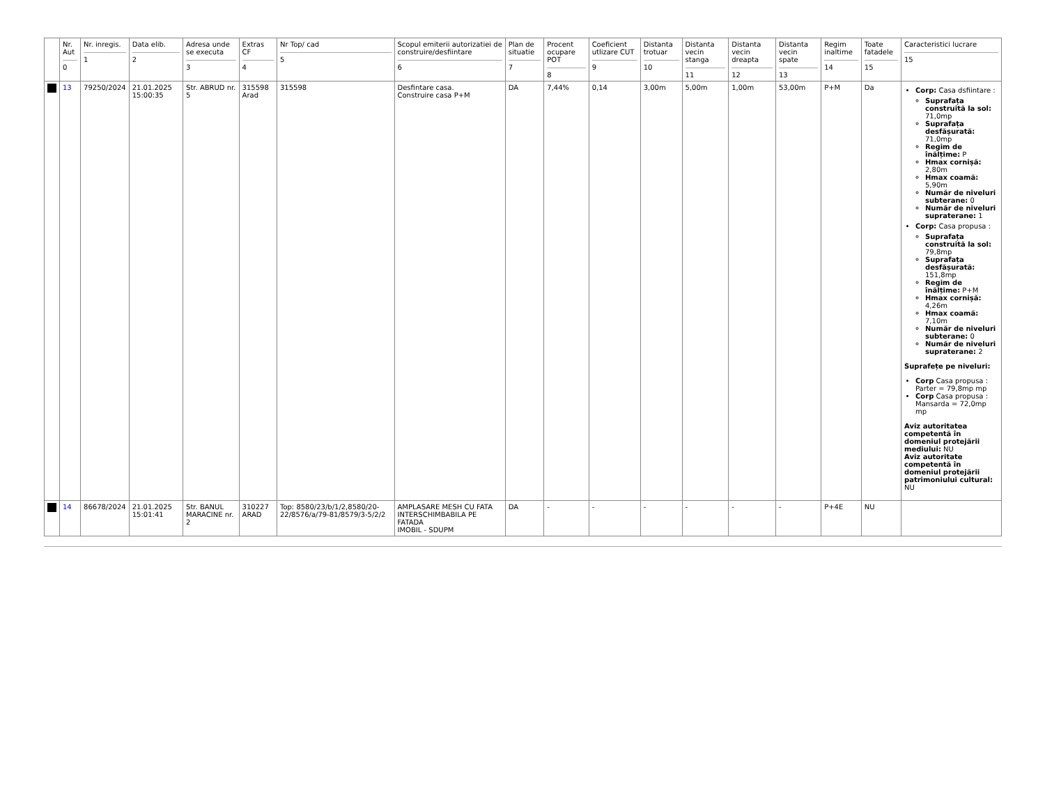| | Nr. Aut 0 | Nr. inregis. 1 | Data elib. 2 | Adresa unde se executa 3 | Extras CF 4 | Nr Top/ cad 5 | Scopul emiterii autorizatiei de construire/desfiintare 6 | Plan de situatie 7 | Procent ocupare POT 8 | Coeficient utlizare CUT 9 | Distanta trotuar 10 | Distanta vecin stanga 11 | Distanta vecin dreapta 12 | Distanta vecin spate 13 | Regim inaltime 14 | Toate fatadele 15 | Caracteristici lucrare 15 |
| --- | --- | --- | --- | --- | --- | --- | --- | --- | --- | --- | --- | --- | --- | --- | --- | --- | --- |
| | 13 | 79250/2024 | 21.01.2025 15:00:35 | Str. ABRUD nr. 5 | 315598 Arad | 315598 | Desfintare casa. Construire casa P+M | DA | 7,44% | 0,14 | 3,00m | 5,00m | 1,00m | 53,00m | P+M | Da | Corp: Casa dsfiintare : Suprafața construită la sol: 71,0mp Suprafața desfășurată: 71,0mp Regim de înălțime: P Hmax cornișă: 2,80m Hmax coamă: 5,90m Număr de niveluri subterane: 0 Număr de niveluri supraterane: 1 Corp: Casa propusa : Suprafața construită la sol: 79,8mp Suprafața desfășurată: 151,8mp Regim de înălțime: P+M Hmax cornișă: 4,26m Hmax coamă: 7,10m Număr de niveluri subterane: 0 Număr de niveluri supraterane: 2 Suprafețe pe niveluri: Corp Casa propusa : Parter = 79,8mp mp Corp Casa propusa : Mansarda = 72,0mp mp Aviz autoritatea competentă în domeniul protejării mediului: NU Aviz autoritate competentă în domeniul protejării patrimoniului cultural: NU |
| | 14 | 86678/2024 | 21.01.2025 15:01:41 | Str. BANUL MARACINE nr. 2 | 310227 ARAD | Top: 8580/23/b/1/2,8580/20-22/8576/a/79-81/8579/3-5/2/2 | AMPLASARE MESH CU FATA INTERSCHIMBABILA PE FATADA IMOBIL - SDUPM | DA | - | - | - | - | - | - | P+4E | NU | |